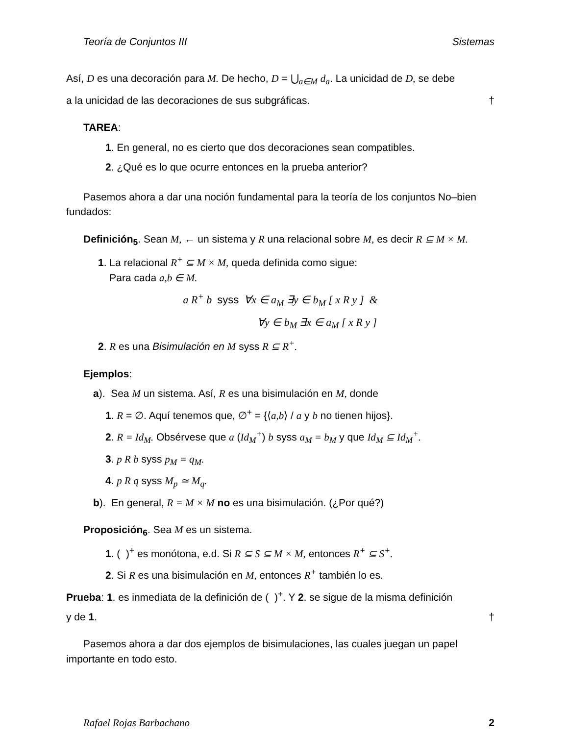Teoría de Conjuntos III Sistemas
Así, D es una decoración para M. De hecho, D = ⋃<sub>a∈M</sub> d<sub>a</sub>. La unicidad de D, se debe
a la unicidad de las decoraciones de sus subgráficas. †
TAREA:
1. En general, no es cierto que dos decoraciones sean compatibles.
2. ¿Qué es lo que ocurre entonces en la prueba anterior?
Pasemos ahora a dar una noción fundamental para la teoría de los conjuntos No–bien fundados:
Definición<sub>5</sub>. Sean M, ← un sistema y R una relacional sobre M, es decir R ⊆ M × M.
1. La relacional R<sup>+</sup> ⊆ M × M, queda definida como sigue:
Para cada a,b ∈ M.
a R<sup>+</sup> b syss ∀x ∈ a<sub>M</sub> ∃y ∈ b<sub>M</sub> [ x R y ] &
∀y ∈ b<sub>M</sub> ∃x ∈ a<sub>M</sub> [ x R y ]
2. R es una Bisimulación en M syss R ⊆ R<sup>+</sup>.
Ejemplos:
a). Sea M un sistema. Así, R es una bisimulación en M, donde
1. R = ∅. Aquí tenemos que, ∅<sup>+</sup> = {⟨a,b⟩ / a y b no tienen hijos}.
2. R = Id<sub>M</sub>. Obsérvese que a (Id<sub>M</sub><sup>+</sup>) b syss a<sub>M</sub> = b<sub>M</sub> y que Id<sub>M</sub> ⊆ Id<sub>M</sub><sup>+</sup>.
3. p R b syss p<sub>M</sub> = q<sub>M</sub>.
4. p R q syss M<sub>p</sub> ≃ M<sub>q</sub>.
b). En general, R = M × M no es una bisimulación. (¿Por qué?)
Proposición<sub>6</sub>. Sea M es un sistema.
1. ( )<sup>+</sup> es monótona, e.d. Si R ⊆ S ⊆ M × M, entonces R<sup>+</sup> ⊆ S<sup>+</sup>.
2. Si R es una bisimulación en M, entonces R<sup>+</sup> también lo es.
Prueba: 1. es inmediata de la definición de ( )<sup>+</sup>. Y 2. se sigue de la misma definición
y de 1. †
Pasemos ahora a dar dos ejemplos de bisimulaciones, las cuales juegan un papel importante en todo esto.
Rafael Rojas Barbachano 2